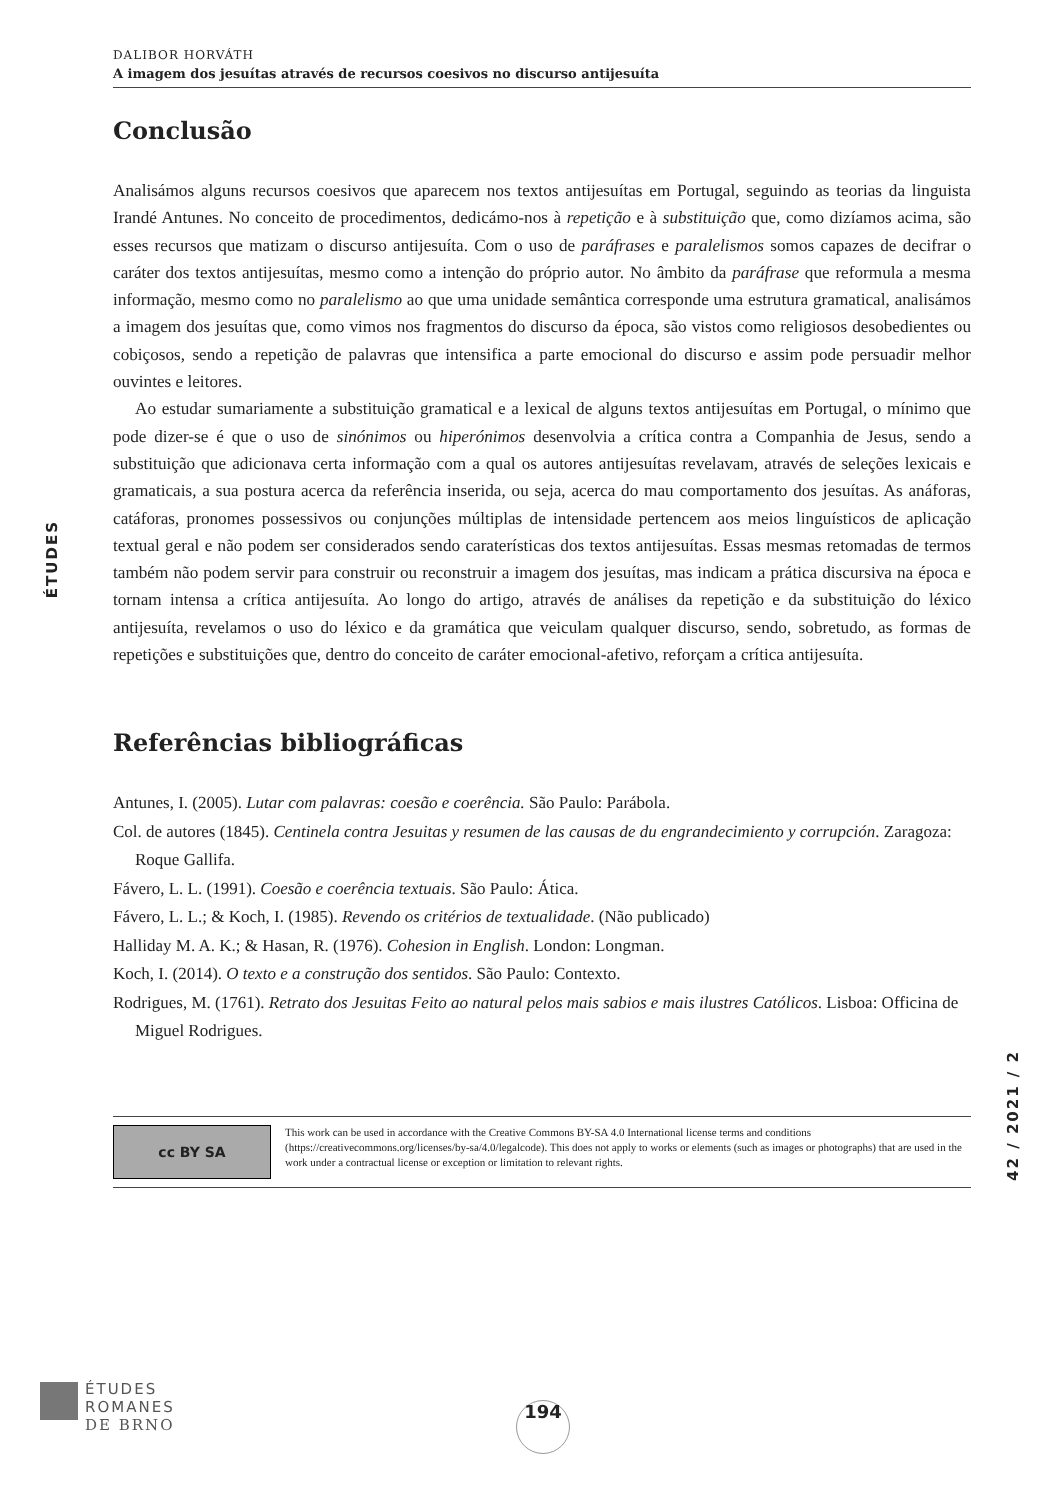ÉTUDES
42 / 2021 / 2
DALIBOR HORVÁTH
A imagem dos jesuítas através de recursos coesivos no discurso antijesuíta
Conclusão
Analisámos alguns recursos coesivos que aparecem nos textos antijesuítas em Portugal, seguindo as teorias da linguista Irandé Antunes. No conceito de procedimentos, dedicámo-nos à repetição e à substituição que, como dizíamos acima, são esses recursos que matizam o discurso antijesuíta. Com o uso de paráfrases e paralelismos somos capazes de decifrar o caráter dos textos antijesuítas, mesmo como a intenção do próprio autor. No âmbito da paráfrase que reformula a mesma informação, mesmo como no paralelismo ao que uma unidade semântica corresponde uma estrutura gramatical, analisámos a imagem dos jesuítas que, como vimos nos fragmentos do discurso da época, são vistos como religiosos desobedientes ou cobiçosos, sendo a repetição de palavras que intensifica a parte emocional do discurso e assim pode persuadir melhor ouvintes e leitores.
Ao estudar sumariamente a substituição gramatical e a lexical de alguns textos antijesuítas em Portugal, o mínimo que pode dizer-se é que o uso de sinónimos ou hiperónimos desenvolvia a crítica contra a Companhia de Jesus, sendo a substituição que adicionava certa informação com a qual os autores antijesuítas revelavam, através de seleções lexicais e gramaticais, a sua postura acerca da referência inserida, ou seja, acerca do mau comportamento dos jesuítas. As anáforas, catáforas, pronomes possessivos ou conjunções múltiplas de intensidade pertencem aos meios linguísticos de aplicação textual geral e não podem ser considerados sendo caraterísticas dos textos antijesuítas. Essas mesmas retomadas de termos também não podem servir para construir ou reconstruir a imagem dos jesuítas, mas indicam a prática discursiva na época e tornam intensa a crítica antijesuíta. Ao longo do artigo, através de análises da repetição e da substituição do léxico antijesuíta, revelamos o uso do léxico e da gramática que veiculam qualquer discurso, sendo, sobretudo, as formas de repetições e substituições que, dentro do conceito de caráter emocional-afetivo, reforçam a crítica antijesuíta.
Referências bibliográficas
Antunes, I. (2005). Lutar com palavras: coesão e coerência. São Paulo: Parábola.
Col. de autores (1845). Centinela contra Jesuitas y resumen de las causas de du engrandecimiento y corrupción. Zaragoza: Roque Gallifa.
Fávero, L. L. (1991). Coesão e coerência textuais. São Paulo: Ática.
Fávero, L. L.; & Koch, I. (1985). Revendo os critérios de textualidade. (Não publicado)
Halliday M. A. K.; & Hasan, R. (1976). Cohesion in English. London: Longman.
Koch, I. (2014). O texto e a construção dos sentidos. São Paulo: Contexto.
Rodrigues, M. (1761). Retrato dos Jesuitas Feito ao natural pelos mais sabios e mais ilustres Católicos. Lisboa: Officina de Miguel Rodrigues.
cc BY SA
This work can be used in accordance with the Creative Commons BY-SA 4.0 International license terms and conditions (https://creativecommons.org/licenses/by-sa/4.0/legalcode). This does not apply to works or elements (such as images or photographs) that are used in the work under a contractual license or exception or limitation to relevant rights.
ÉTUDES
ROMANES
DE BRNO
194